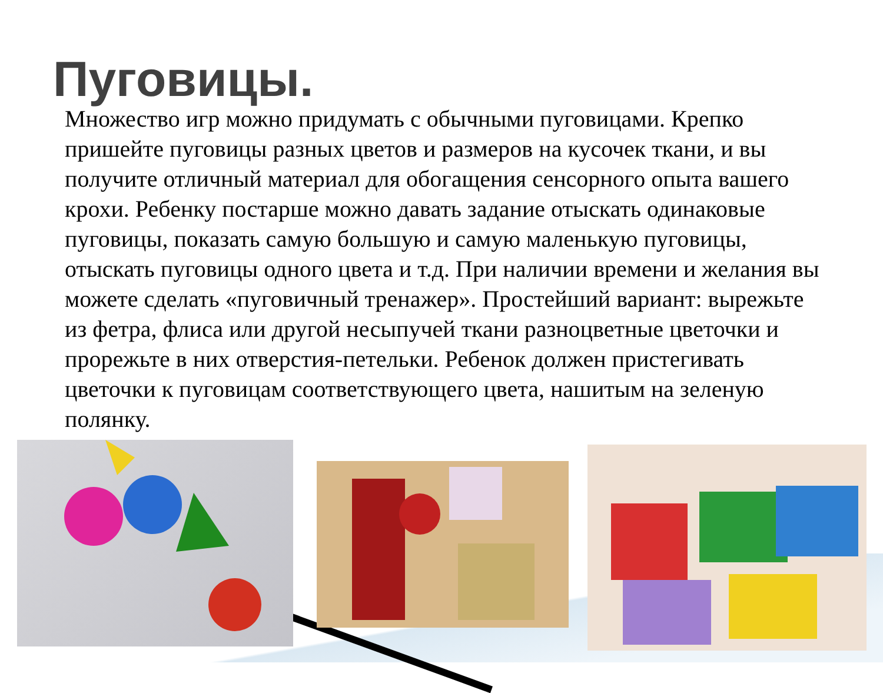Пуговицы.
Множество игр можно придумать с обычными пуговицами. Крепко пришейте пуговицы разных цветов и размеров на кусочек ткани, и вы получите отличный материал для обогащения сенсорного опыта вашего крохи. Ребенку постарше можно давать задание отыскать одинаковые пуговицы, показать самую большую и самую маленькую пуговицы, отыскать пуговицы одного цвета и т.д. При наличии времени и желания вы можете сделать «пуговичный тренажер». Простейший вариант: вырежьте из фетра, флиса или другой несыпучей ткани разноцветные цветочки и прорежьте в них отверстия-петельки. Ребенок должен пристегивать цветочки к пуговицам соответствующего цвета, нашитым на зеленую полянку.